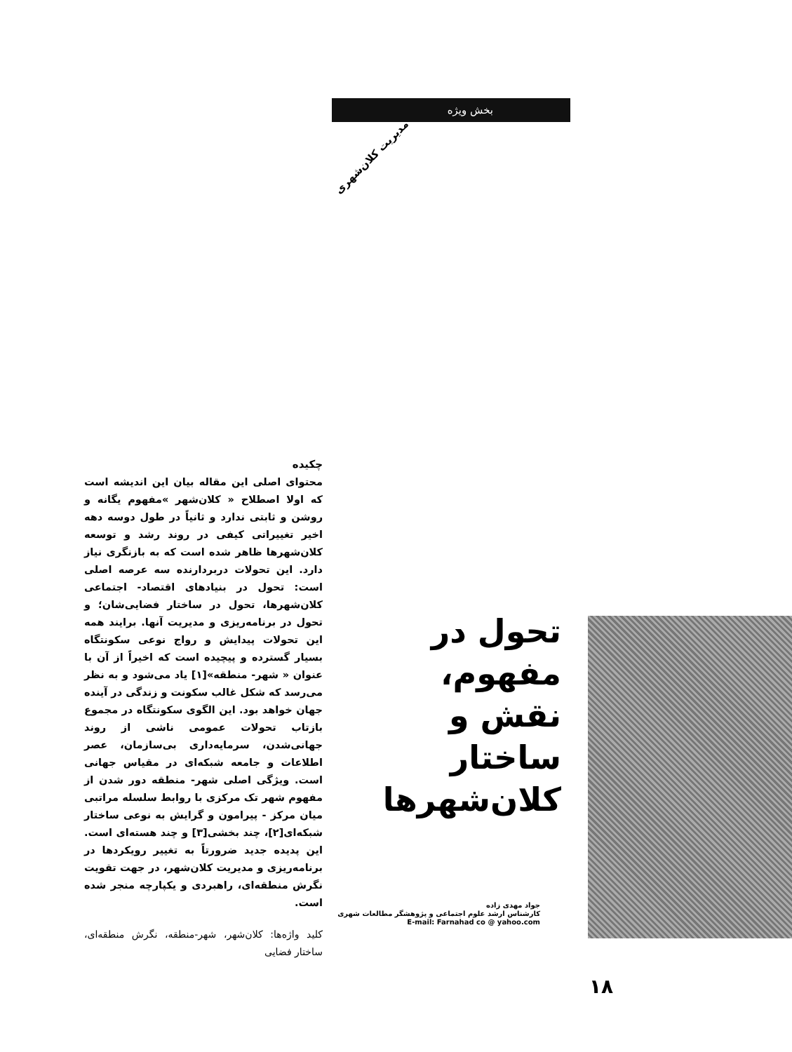بخش ویژه
مدیریت کلان‌شهری
چکیده
محتوای اصلی این مقاله بیان این اندیشه است که اولا اصطلاح « کلان‌شهر »مفهوم یگانه و روشن و ثابتی ندارد و ثانیاً در طول دوسه دهه اخیر تغییراتی کیفی در روند رشد و توسعه کلان‌شهرها ظاهر شده است که به بازنگری نیاز دارد. این تحولات دربردارنده سه عرصه اصلی است: تحول در بنیادهای اقتصاد- اجتماعی کلان‌شهرها، تحول در ساختار فضایی‌شان؛ و تحول در برنامه‌ریزی و مدیریت آنها. برایند همه این تحولات پیدایش و رواج نوعی سکونتگاه بسیار گسترده و پیچیده است که اخیراً از آن با عنوان « شهر- منطقه»[۱] یاد می‌شود و به نظر می‌رسد که شکل غالب سکونت و زندگی در آینده جهان خواهد بود. این الگوی سکونتگاه در مجموع بازتاب تحولات عمومی ناشی از روند جهانی‌شدن، سرمایه‌داری بی‌سازمان، عصر اطلاعات و جامعه شبکه‌ای در مقیاس جهانی است. ویژگی اصلی شهر- منطقه دور شدن از مفهوم شهر تک مرکزی با روابط سلسله مراتبی میان مرکز - پیرامون و گرایش به نوعی ساختار شبکه‌ای[۲]، چند بخشی[۳] و چند هسته‌ای است. این پدیده جدید ضرورتاً به تغییر رویکردها در برنامه‌ریزی و مدیریت کلان‌شهر، در جهت تقویت نگرش منطقه‌ای، راهبردی و یکپارچه منجر شده است.
کلید واژه‌ها: کلان‌شهر، شهر-منطقه، نگرش منطقه‌ای، ساختار فضایی
تحول در مفهوم،
نقش و ساختار
کلان‌شهرها
جواد مهدی زاده
کارشناس ارشد علوم اجتماعی و پژوهشگر مطالعات شهری
E-mail: Farnahad co @ yahoo.com
۱۸